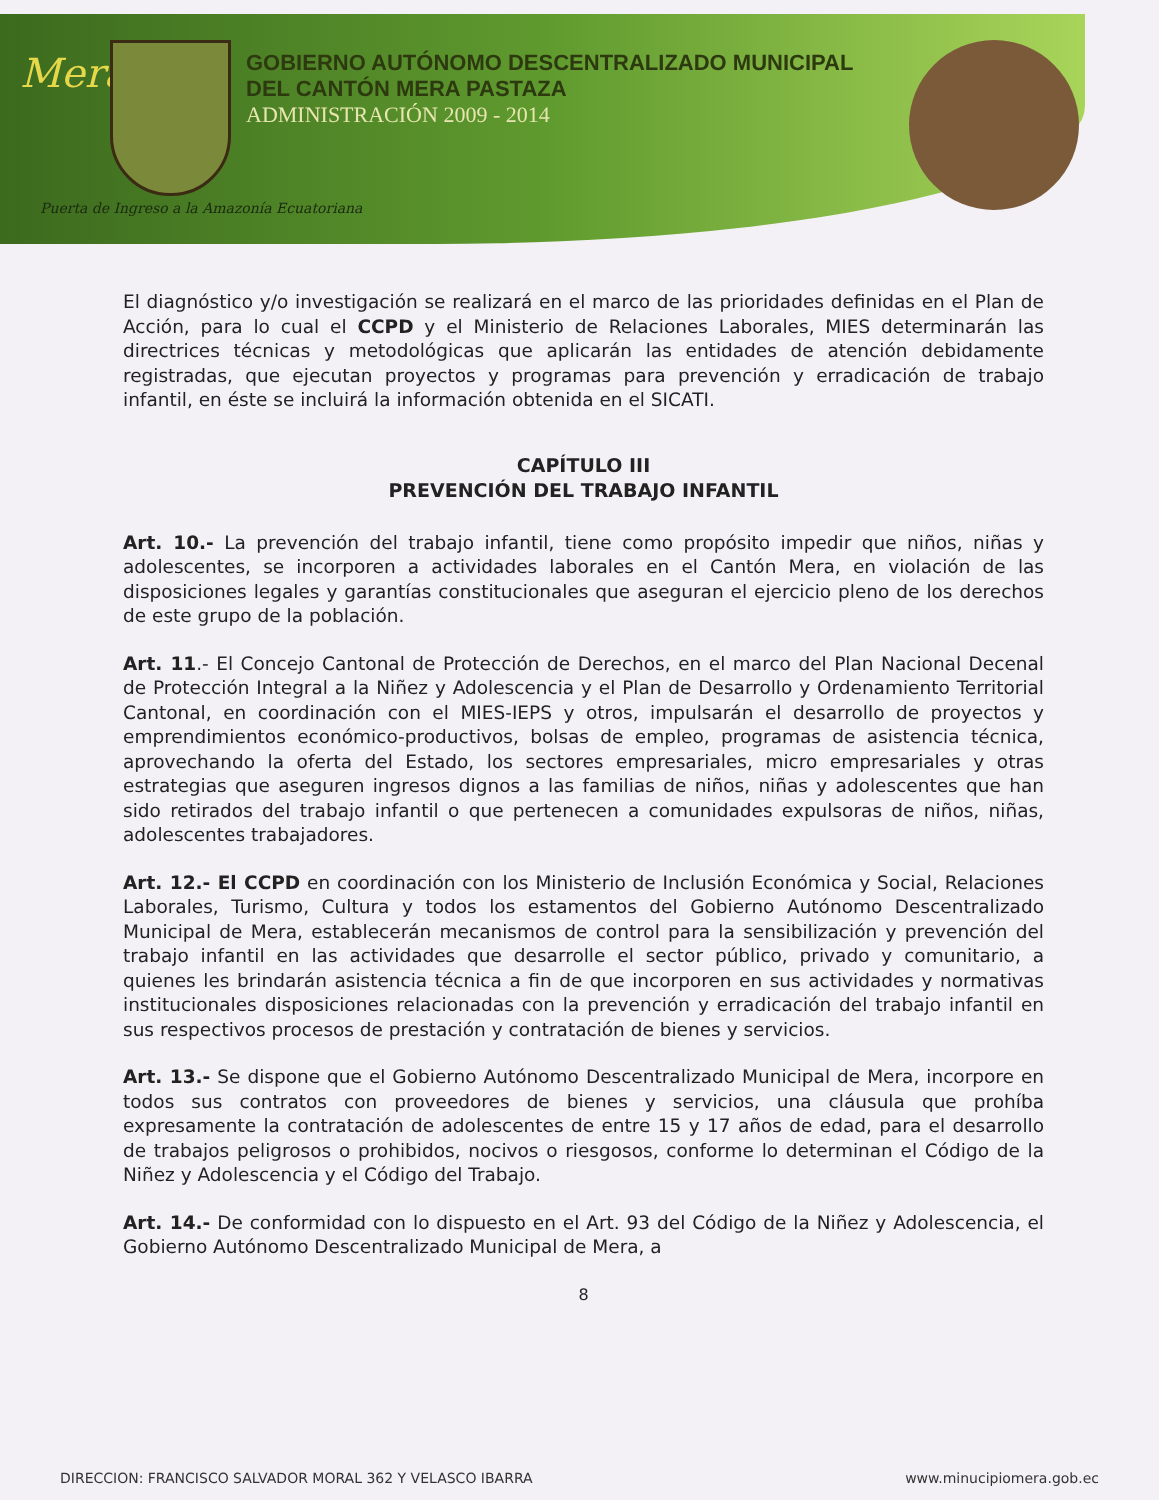Mera
GOBIERNO AUTÓNOMO DESCENTRALIZADO MUNICIPAL
DEL CANTÓN MERA PASTAZA
ADMINISTRACIÓN 2009 - 2014
Puerta de Ingreso a la Amazonía Ecuatoriana
El diagnóstico y/o investigación se realizará en el marco de las prioridades definidas en el Plan de Acción, para lo cual el CCPD y el Ministerio de Relaciones Laborales, MIES determinarán las directrices técnicas y metodológicas que aplicarán las entidades de atención debidamente registradas, que ejecutan proyectos y programas para prevención y erradicación de trabajo infantil, en éste se incluirá la información obtenida en el SICATI.
CAPÍTULO III
PREVENCIÓN DEL TRABAJO INFANTIL
Art. 10.- La prevención del trabajo infantil, tiene como propósito impedir que niños, niñas y adolescentes, se incorporen a actividades laborales en el Cantón Mera, en violación de las disposiciones legales y garantías constitucionales que aseguran el ejercicio pleno de los derechos de este grupo de la población.
Art. 11.- El Concejo Cantonal de Protección de Derechos, en el marco del Plan Nacional Decenal de Protección Integral a la Niñez y Adolescencia y el Plan de Desarrollo y Ordenamiento Territorial Cantonal, en coordinación con el MIES-IEPS y otros, impulsarán el desarrollo de proyectos y emprendimientos económico-productivos, bolsas de empleo, programas de asistencia técnica, aprovechando la oferta del Estado, los sectores empresariales, micro empresariales y otras estrategias que aseguren ingresos dignos a las familias de niños, niñas y adolescentes que han sido retirados del trabajo infantil o que pertenecen a comunidades expulsoras de niños, niñas, adolescentes trabajadores.
Art. 12.- El CCPD en coordinación con los Ministerio de Inclusión Económica y Social, Relaciones Laborales, Turismo, Cultura y todos los estamentos del Gobierno Autónomo Descentralizado Municipal de Mera, establecerán mecanismos de control para la sensibilización y prevención del trabajo infantil en las actividades que desarrolle el sector público, privado y comunitario, a quienes les brindarán asistencia técnica a fin de que incorporen en sus actividades y normativas institucionales disposiciones relacionadas con la prevención y erradicación del trabajo infantil en sus respectivos procesos de prestación y contratación de bienes y servicios.
Art. 13.- Se dispone que el Gobierno Autónomo Descentralizado Municipal de Mera, incorpore en todos sus contratos con proveedores de bienes y servicios, una cláusula que prohíba expresamente la contratación de adolescentes de entre 15 y 17 años de edad, para el desarrollo de trabajos peligrosos o prohibidos, nocivos o riesgosos, conforme lo determinan el Código de la Niñez y Adolescencia y el Código del Trabajo.
Art. 14.- De conformidad con lo dispuesto en el Art. 93 del Código de la Niñez y Adolescencia, el Gobierno Autónomo Descentralizado Municipal de Mera, a
8
DIRECCION: FRANCISCO SALVADOR MORAL 362 Y VELASCO IBARRA www.minucipiomera.gob.ec